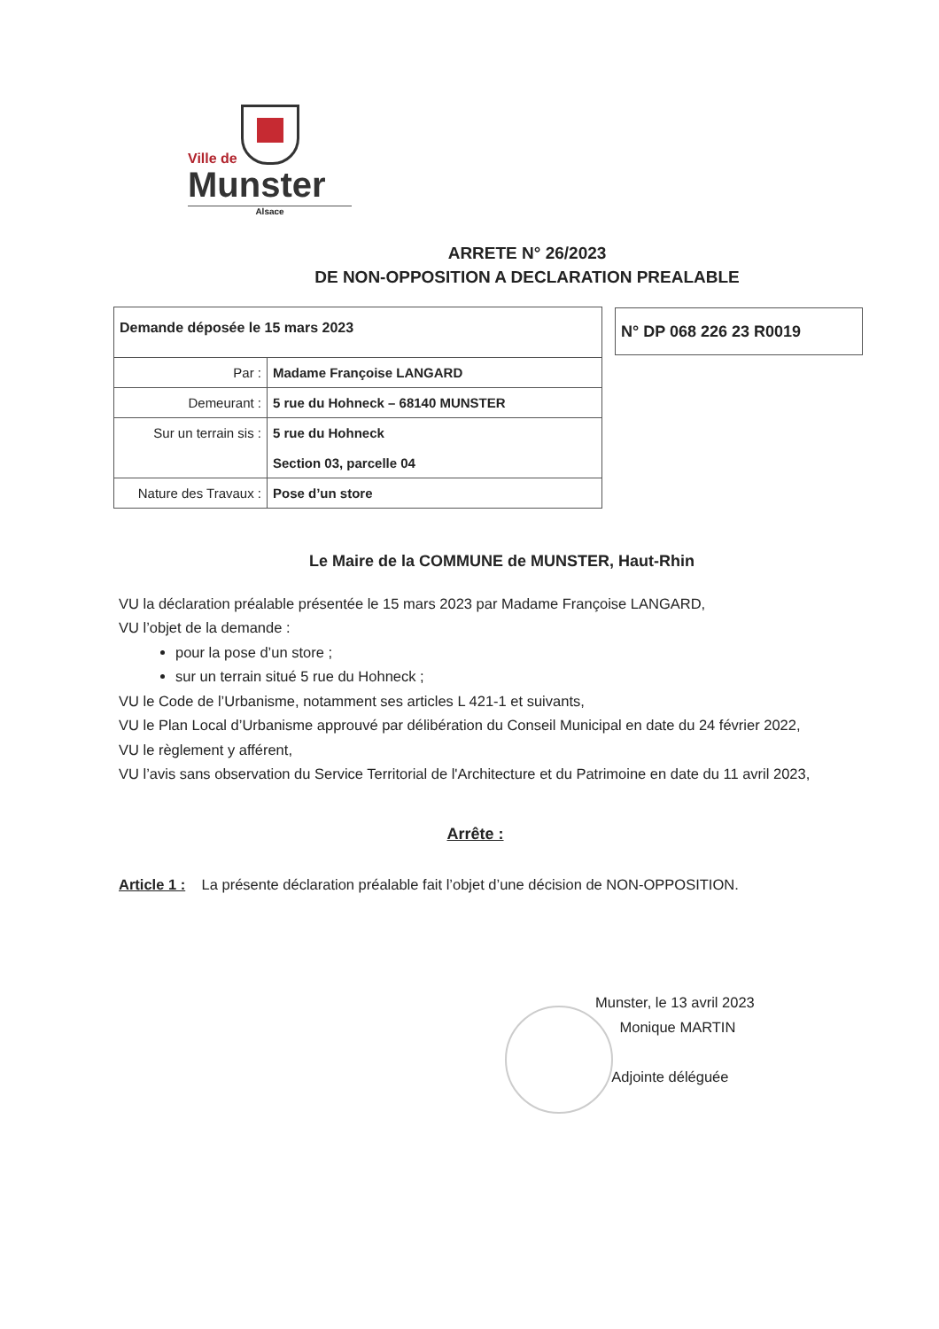Ville de
Munster
Alsace
ARRETE N° 26/2023
DE NON-OPPOSITION A DECLARATION PREALABLE
| Demande déposée le 15 mars 2023 | |
| Par : | Madame Françoise LANGARD |
| Demeurant : | 5 rue du Hohneck – 68140 MUNSTER |
| Sur un terrain sis : | 5 rue du Hohneck Section 03, parcelle 04 |
| Nature des Travaux : | Pose d’un store |
N° DP 068 226 23 R0019
Le Maire de la COMMUNE de MUNSTER, Haut-Rhin
VU la déclaration préalable présentée le 15 mars 2023 par Madame Françoise LANGARD,
VU l’objet de la demande :
pour la pose d’un store ;
sur un terrain situé 5 rue du Hohneck ;
VU le Code de l’Urbanisme, notamment ses articles L 421-1 et suivants,
VU le Plan Local d’Urbanisme approuvé par délibération du Conseil Municipal en date du 24 février 2022,
VU le règlement y afférent,
VU l’avis sans observation du Service Territorial de l'Architecture et du Patrimoine en date du 11 avril 2023,
Arrête :
Article 1 : La présente déclaration préalable fait l’objet d’une décision de NON-OPPOSITION.
Munster, le 13 avril 2023
Monique MARTIN
Adjointe déléguée